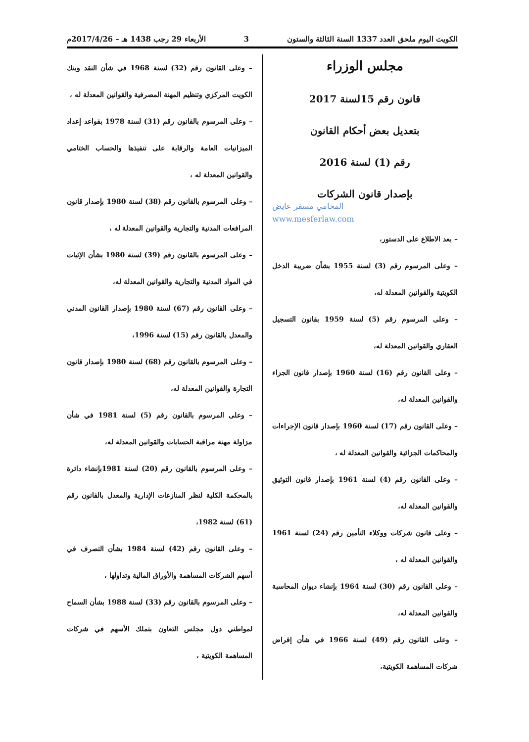الكويت اليوم ملحق العدد 1337 السنة الثالثة والستون 3 الأربعاء 29 رجب 1438 هـ – 2017/4/26م
مجلس الوزراء
قانون رقم 15لسنة 2017
بتعديل بعض أحكام القانون
رقم (1) لسنة 2016
بإصدار قانون الشركات
المحامي مسفر عايض
www.mesferlaw.com
– بعد الاطلاع على الدستور،
– وعلى المرسوم رقم (3) لسنة 1955 بشأن ضريبة الدخل الكويتية والقوانين المعدلة له،
– وعلى المرسوم رقم (5) لسنة 1959 بقانون التسجيل العقاري والقوانين المعدلة له،
– وعلى القانون رقم (16) لسنة 1960 بإصدار قانون الجزاء والقوانين المعدلة له،
– وعلى القانون رقم (17) لسنة 1960 بإصدار قانون الإجراءات والمحاكمات الجزائية والقوانين المعدلة له ،
– وعلى القانون رقم (4) لسنة 1961 بإصدار قانون التوثيق والقوانين المعدلة له،
– وعلى قانون شركات ووكلاء التأمين رقم (24) لسنة 1961 والقوانين المعدلة له ،
– وعلى القانون رقم (30) لسنة 1964 بإنشاء ديوان المحاسبة والقوانين المعدلة له،
– وعلى القانون رقم (49) لسنة 1966 في شأن إقراض شركات المساهمة الكويتية،
– وعلى القانون رقم (32) لسنة 1968 في شأن النقد وبنك الكويت المركزي وتنظيم المهنة المصرفية والقوانين المعدلة له ،
– وعلى المرسوم بالقانون رقم (31) لسنة 1978 بقواعد إعداد الميزانيات العامة والرقابة على تنفيذها والحساب الختامي والقوانين المعدلة له ،
– وعلى المرسوم بالقانون رقم (38) لسنة 1980 بإصدار قانون المرافعات المدنية والتجارية والقوانين المعدلة له ،
– وعلى المرسوم بالقانون رقم (39) لسنة 1980 بشأن الإثبات في المواد المدنية والتجارية والقوانين المعدلة له،
– وعلى القانون رقم (67) لسنة 1980 بإصدار القانون المدني والمعدل بالقانون رقم (15) لسنة 1996،
– وعلى المرسوم بالقانون رقم (68) لسنة 1980 بإصدار قانون التجارة والقوانين المعدلة له،
– وعلى المرسوم بالقانون رقم (5) لسنة 1981 في شأن مزاولة مهنة مراقبة الحسابات والقوانين المعدلة له،
– وعلى المرسوم بالقانون رقم (20) لسنة 1981بإنشاء دائرة بالمحكمة الكلية لنظر المنازعات الإدارية والمعدل بالقانون رقم (61) لسنة 1982،
– وعلى القانون رقم (42) لسنة 1984 بشأن التصرف في أسهم الشركات المساهمة والأوراق المالية وتداولها ،
– وعلى المرسوم بالقانون رقم (33) لسنة 1988 بشأن السماح لمواطني دول مجلس التعاون بتملك الأسهم في شركات المساهمة الكويتية ،